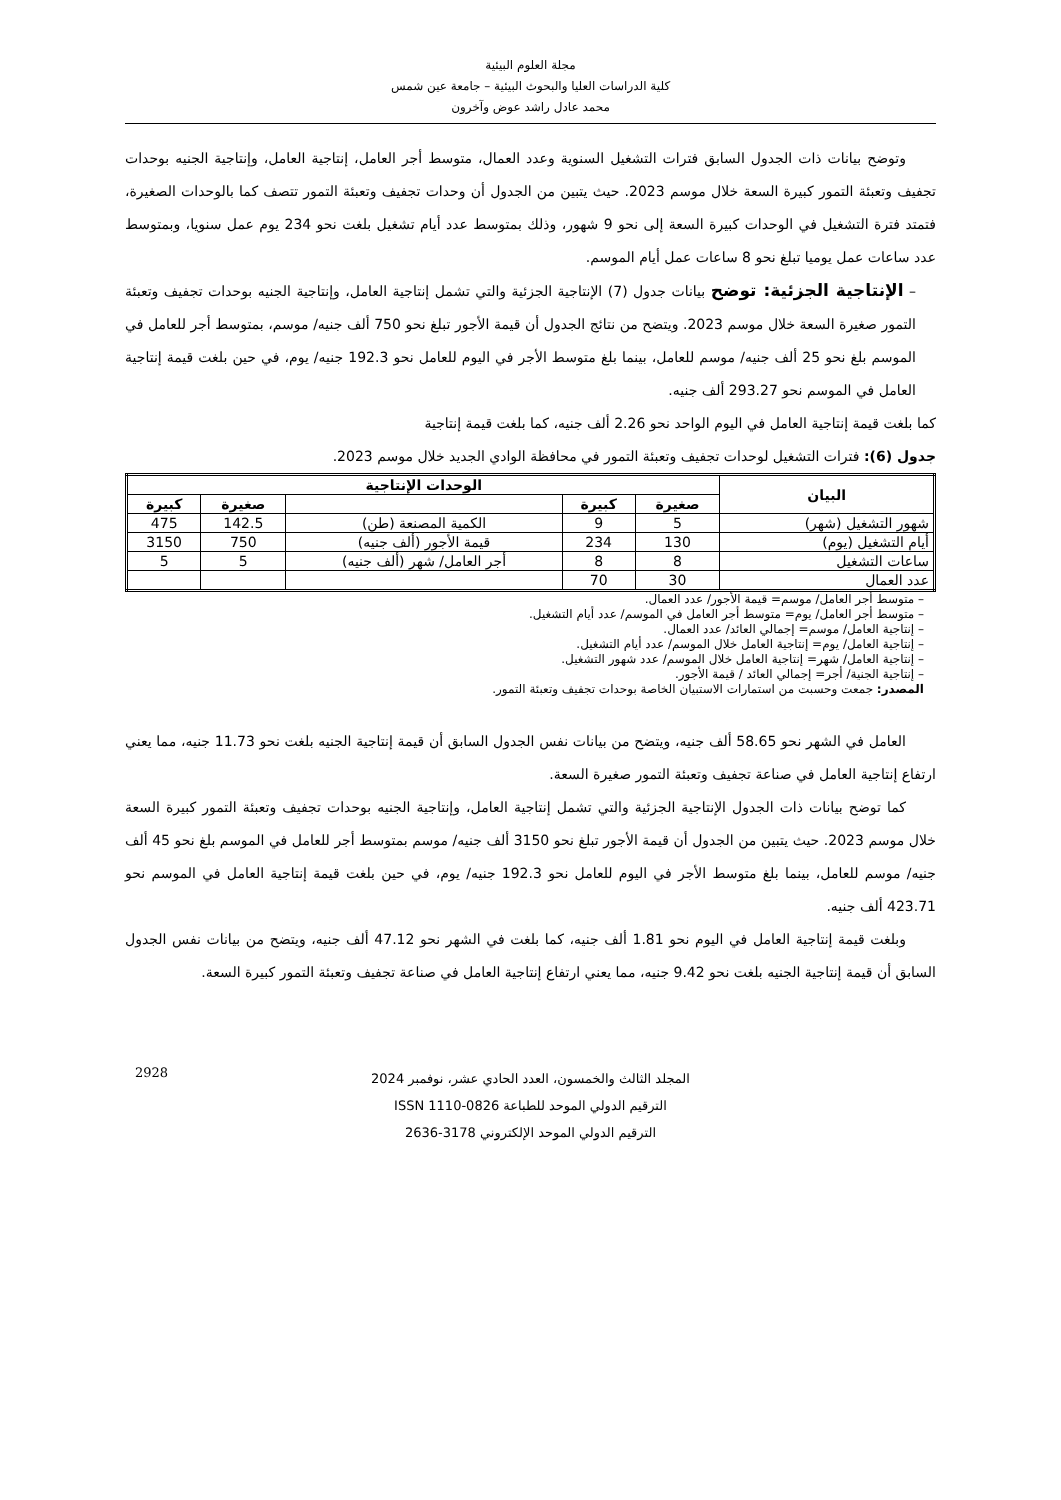مجلة العلوم البيئية
كلية الدراسات العليا والبحوث البيئية – جامعة عين شمس
محمد عادل راشد عوض وآخرون
وتوضح بيانات ذات الجدول السابق فترات التشغيل السنوية وعدد العمال، متوسط أجر العامل، إنتاجية العامل، وإنتاجية الجنيه بوحدات تجفيف وتعبئة التمور كبيرة السعة خلال موسم 2023. حيث يتبين من الجدول أن وحدات تجفيف وتعبئة التمور تتصف كما بالوحدات الصغيرة، فتمتد فترة التشغيل في الوحدات كبيرة السعة إلى نحو 9 شهور، وذلك بمتوسط عدد أيام تشغيل بلغت نحو 234 يوم عمل سنويا، وبمتوسط عدد ساعات عمل يوميا تبلغ نحو 8 ساعات عمل أيام الموسم.
– الإنتاجية الجزئية: توضح بيانات جدول (7) الإنتاجية الجزئية والتي تشمل إنتاجية العامل، وإنتاجية الجنيه بوحدات تجفيف وتعبئة التمور صغيرة السعة خلال موسم 2023. ويتضح من نتائج الجدول أن قيمة الأجور تبلغ نحو 750 ألف جنيه/ موسم، بمتوسط أجر للعامل في الموسم بلغ نحو 25 ألف جنيه/ موسم للعامل، بينما بلغ متوسط الأجر في اليوم للعامل نحو 192.3 جنيه/ يوم، في حين بلغت قيمة إنتاجية العامل في الموسم نحو 293.27 ألف جنيه.
كما بلغت قيمة إنتاجية العامل في اليوم الواحد نحو 2.26 ألف جنيه، كما بلغت قيمة إنتاجية
جدول (6): فترات التشغيل لوحدات تجفيف وتعبئة التمور في محافظة الوادي الجديد خلال موسم 2023.
| البيان | الوحدات الإنتاجية | | | | |
| --- | --- | --- | --- | --- | --- |
| | صغيرة | كبيرة | | صغيرة | كبيرة |
| شهور التشغيل (شهر) | 5 | 9 | الكمية المصنعة (طن) | 142.5 | 475 |
| أيام التشغيل (يوم) | 130 | 234 | قيمة الأجور (ألف جنيه) | 750 | 3150 |
| ساعات التشغيل | 8 | 8 | أجر العامل/ شهر (ألف جنيه) | 5 | 5 |
| عدد العمال | 30 | 70 | | | |
– متوسط أجر العامل/ موسم= قيمة الأجور/ عدد العمال.
– متوسط أجر العامل/ يوم= متوسط أجر العامل في الموسم/ عدد أيام التشغيل.
– إنتاجية العامل/ موسم= إجمالي العائد/ عدد العمال.
– إنتاجية العامل/ يوم= إنتاجية العامل خلال الموسم/ عدد أيام التشغيل.
– إنتاجية العامل/ شهر= إنتاجية العامل خلال الموسم/ عدد شهور التشغيل.
– إنتاجية الجنية/ أجر= إجمالي العائد / قيمة الأجور.
المصدر: جمعت وحسبت من استمارات الاستبيان الخاصة بوحدات تجفيف وتعبئة التمور.
العامل في الشهر نحو 58.65 ألف جنيه، ويتضح من بيانات نفس الجدول السابق أن قيمة إنتاجية الجنيه بلغت نحو 11.73 جنيه، مما يعني ارتفاع إنتاجية العامل في صناعة تجفيف وتعبئة التمور صغيرة السعة.
كما توضح بيانات ذات الجدول الإنتاجية الجزئية والتي تشمل إنتاجية العامل، وإنتاجية الجنيه بوحدات تجفيف وتعبئة التمور كبيرة السعة خلال موسم 2023. حيث يتبين من الجدول أن قيمة الأجور تبلغ نحو 3150 ألف جنيه/ موسم بمتوسط أجر للعامل في الموسم بلغ نحو 45 ألف جنيه/ موسم للعامل، بينما بلغ متوسط الأجر في اليوم للعامل نحو 192.3 جنيه/ يوم، في حين بلغت قيمة إنتاجية العامل في الموسم نحو 423.71 ألف جنيه.
وبلغت قيمة إنتاجية العامل في اليوم نحو 1.81 ألف جنيه، كما بلغت في الشهر نحو 47.12 ألف جنيه، ويتضح من بيانات نفس الجدول السابق أن قيمة إنتاجية الجنيه بلغت نحو 9.42 جنيه، مما يعني ارتفاع إنتاجية العامل في صناعة تجفيف وتعبئة التمور كبيرة السعة.
2928
المجلد الثالث والخمسون، العدد الحادي عشر، نوفمبر 2024
الترقيم الدولي الموحد للطباعة 0826-1110 ISSN
الترقيم الدولي الموحد الإلكتروني 3178-2636